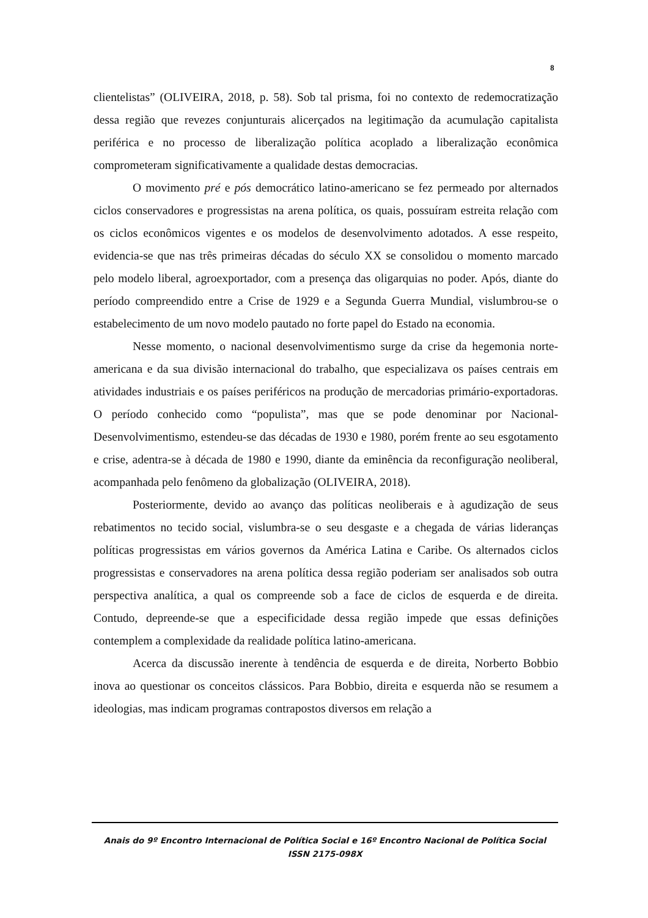8
clientelistas” (OLIVEIRA, 2018, p. 58). Sob tal prisma, foi no contexto de redemocratização dessa região que revezes conjunturais alicerçados na legitimação da acumulação capitalista periférica e no processo de liberalização política acoplado a liberalização econômica comprometeram significativamente a qualidade destas democracias.
O movimento pré e pós democrático latino-americano se fez permeado por alternados ciclos conservadores e progressistas na arena política, os quais, possuíram estreita relação com os ciclos econômicos vigentes e os modelos de desenvolvimento adotados. A esse respeito, evidencia-se que nas três primeiras décadas do século XX se consolidou o momento marcado pelo modelo liberal, agroexportador, com a presença das oligarquias no poder. Após, diante do período compreendido entre a Crise de 1929 e a Segunda Guerra Mundial, vislumbrou-se o estabelecimento de um novo modelo pautado no forte papel do Estado na economia.
Nesse momento, o nacional desenvolvimentismo surge da crise da hegemonia norte-americana e da sua divisão internacional do trabalho, que especializava os países centrais em atividades industriais e os países periféricos na produção de mercadorias primário-exportadoras. O período conhecido como “populista”, mas que se pode denominar por Nacional-Desenvolvimentismo, estendeu-se das décadas de 1930 e 1980, porém frente ao seu esgotamento e crise, adentra-se à década de 1980 e 1990, diante da eminência da reconfiguração neoliberal, acompanhada pelo fenômeno da globalização (OLIVEIRA, 2018).
Posteriormente, devido ao avanço das políticas neoliberais e à agudização de seus rebatimentos no tecido social, vislumbra-se o seu desgaste e a chegada de várias lideranças políticas progressistas em vários governos da América Latina e Caribe. Os alternados ciclos progressistas e conservadores na arena política dessa região poderiam ser analisados sob outra perspectiva analítica, a qual os compreende sob a face de ciclos de esquerda e de direita. Contudo, depreende-se que a especificidade dessa região impede que essas definições contemplem a complexidade da realidade política latino-americana.
Acerca da discussão inerente à tendência de esquerda e de direita, Norberto Bobbio inova ao questionar os conceitos clássicos. Para Bobbio, direita e esquerda não se resumem a ideologias, mas indicam programas contrapostos diversos em relação a
Anais do 9º Encontro Internacional de Política Social e 16º Encontro Nacional de Política Social
ISSN 2175-098X